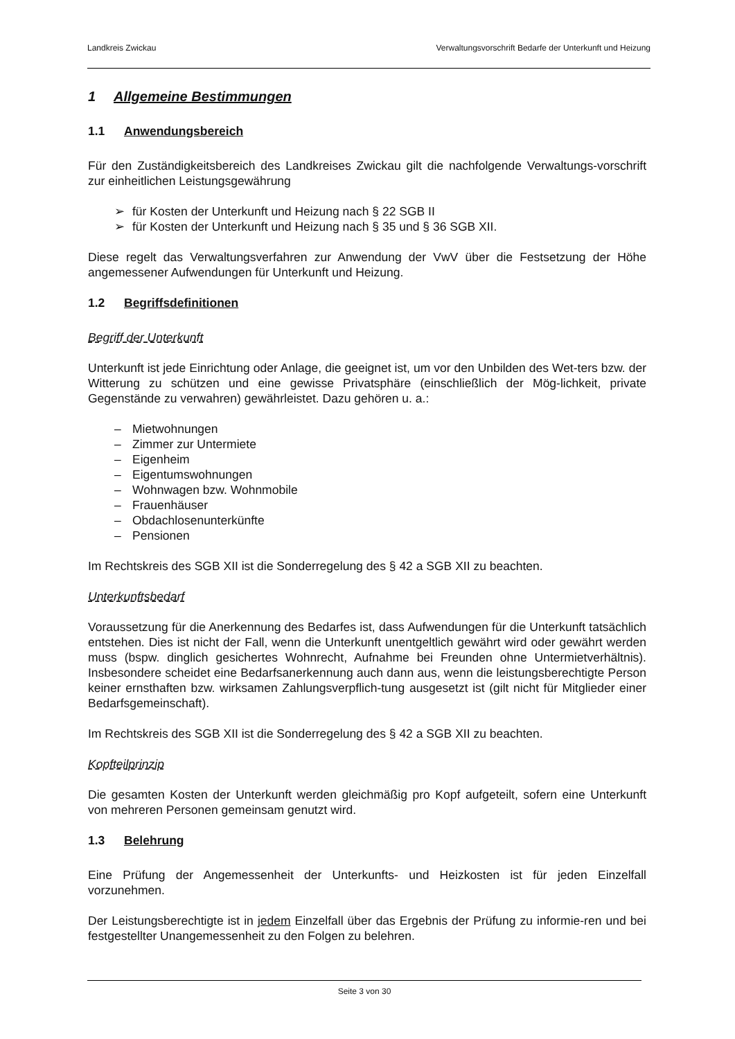Landkreis Zwickau Verwaltungsvorschrift Bedarfe der Unterkunft und Heizung
1 Allgemeine Bestimmungen
1.1 Anwendungsbereich
Für den Zuständigkeitsbereich des Landkreises Zwickau gilt die nachfolgende Verwaltungs-vorschrift zur einheitlichen Leistungsgewährung
➢ für Kosten der Unterkunft und Heizung nach § 22 SGB II
➢ für Kosten der Unterkunft und Heizung nach § 35 und § 36 SGB XII.
Diese regelt das Verwaltungsverfahren zur Anwendung der VwV über die Festsetzung der Höhe angemessener Aufwendungen für Unterkunft und Heizung.
1.2 Begriffsdefinitionen
Begriff der Unterkunft
Unterkunft ist jede Einrichtung oder Anlage, die geeignet ist, um vor den Unbilden des Wet-ters bzw. der Witterung zu schützen und eine gewisse Privatsphäre (einschließlich der Mög-lichkeit, private Gegenstände zu verwahren) gewährleistet. Dazu gehören u. a.:
– Mietwohnungen
– Zimmer zur Untermiete
– Eigenheim
– Eigentumswohnungen
– Wohnwagen bzw. Wohnmobile
– Frauenhäuser
– Obdachlosenunterkünfte
– Pensionen
Im Rechtskreis des SGB XII ist die Sonderregelung des § 42 a SGB XII zu beachten.
Unterkunftsbedarf
Voraussetzung für die Anerkennung des Bedarfes ist, dass Aufwendungen für die Unterkunft tatsächlich entstehen. Dies ist nicht der Fall, wenn die Unterkunft unentgeltlich gewährt wird oder gewährt werden muss (bspw. dinglich gesichertes Wohnrecht, Aufnahme bei Freunden ohne Untermietverhältnis). Insbesondere scheidet eine Bedarfsanerkennung auch dann aus, wenn die leistungsberechtigte Person keiner ernsthaften bzw. wirksamen Zahlungsverpflich-tung ausgesetzt ist (gilt nicht für Mitglieder einer Bedarfsgemeinschaft).
Im Rechtskreis des SGB XII ist die Sonderregelung des § 42 a SGB XII zu beachten.
Kopfteilprinzip
Die gesamten Kosten der Unterkunft werden gleichmäßig pro Kopf aufgeteilt, sofern eine Unterkunft von mehreren Personen gemeinsam genutzt wird.
1.3 Belehrung
Eine Prüfung der Angemessenheit der Unterkunfts- und Heizkosten ist für jeden Einzelfall vorzunehmen.
Der Leistungsberechtigte ist in jedem Einzelfall über das Ergebnis der Prüfung zu informie-ren und bei festgestellter Unangemessenheit zu den Folgen zu belehren.
Seite 3 von 30